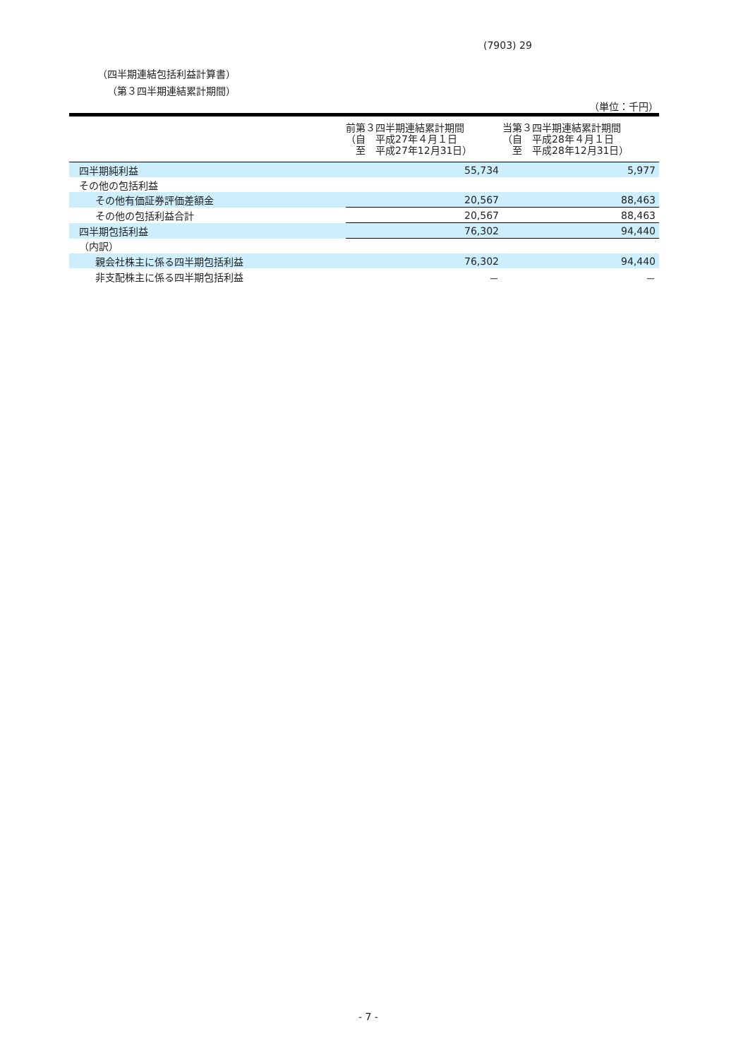(7903) 29
（四半期連結包括利益計算書）
（第３四半期連結累計期間）
（単位：千円）
| | 前第３四半期連結累計期間 （自 平成27年４月１日 至 平成27年12月31日） | 当第３四半期連結累計期間 （自 平成28年４月１日 至 平成28年12月31日） |
| --- | --- | --- |
| 四半期純利益 | 55,734 | 5,977 |
| その他の包括利益 | | |
| その他有価証券評価差額金 | 20,567 | 88,463 |
| その他の包括利益合計 | 20,567 | 88,463 |
| 四半期包括利益 | 76,302 | 94,440 |
| （内訳） | | |
| 親会社株主に係る四半期包括利益 | 76,302 | 94,440 |
| 非支配株主に係る四半期包括利益 | － | － |
- 7 -